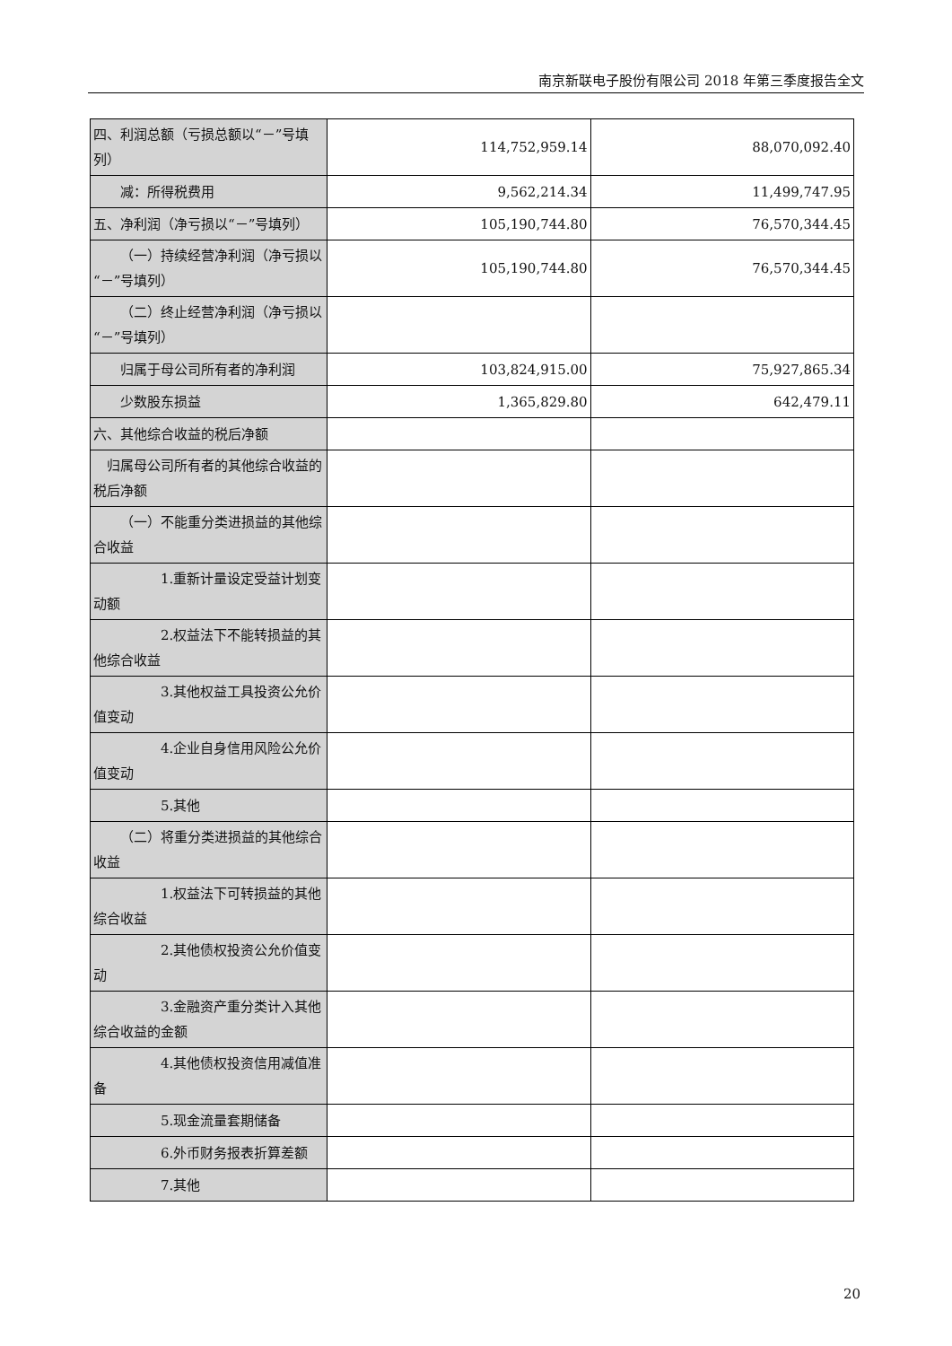南京新联电子股份有限公司 2018 年第三季度报告全文
| 四、利润总额（亏损总额以“－”号填列） | 114,752,959.14 | 88,070,092.40 |
| 减：所得税费用 | 9,562,214.34 | 11,499,747.95 |
| 五、净利润（净亏损以“－”号填列） | 105,190,744.80 | 76,570,344.45 |
| （一）持续经营净利润（净亏损以“－”号填列） | 105,190,744.80 | 76,570,344.45 |
| （二）终止经营净利润（净亏损以“－”号填列） | | |
| 归属于母公司所有者的净利润 | 103,824,915.00 | 75,927,865.34 |
| 少数股东损益 | 1,365,829.80 | 642,479.11 |
| 六、其他综合收益的税后净额 | | |
| 归属母公司所有者的其他综合收益的税后净额 | | |
| （一）不能重分类进损益的其他综合收益 | | |
| 1.重新计量设定受益计划变动额 | | |
| 2.权益法下不能转损益的其他综合收益 | | |
| 3.其他权益工具投资公允价值变动 | | |
| 4.企业自身信用风险公允价值变动 | | |
| 5.其他 | | |
| （二）将重分类进损益的其他综合收益 | | |
| 1.权益法下可转损益的其他综合收益 | | |
| 2.其他债权投资公允价值变动 | | |
| 3.金融资产重分类计入其他综合收益的金额 | | |
| 4.其他债权投资信用减值准备 | | |
| 5.现金流量套期储备 | | |
| 6.外币财务报表折算差额 | | |
| 7.其他 | | |
20